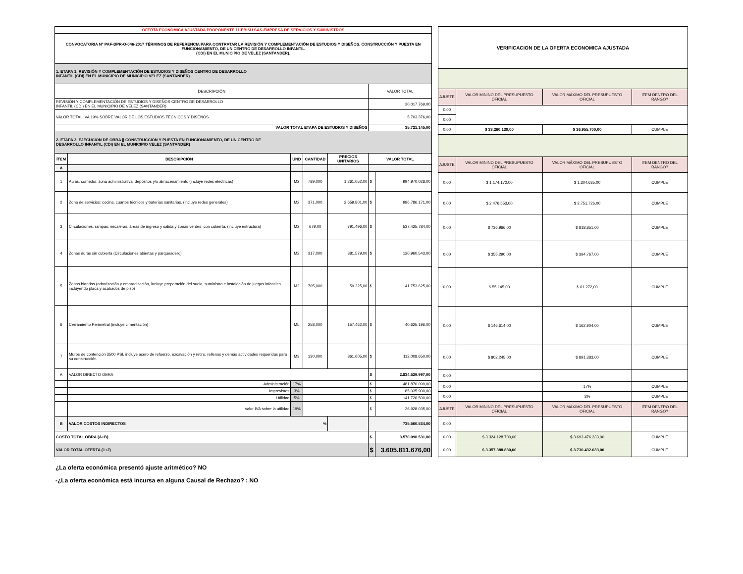| OFERTA ECONOMICA AJUSTADA PROPONENTE 11.EBISU SAS-EMPRESA DE SERVICIOS Y SUMINISTROS | | | | | | |
| CONVOCATORIA N° PAF-DPR-O-046-2017 TÉRMINOS DE REFERENCIA PARA CONTRATAR LA REVISIÓN Y COMPLEMENTACIÓN DE ESTUDIOS Y DISEÑOS, CONSTRUCCIÓN Y PUESTA EN FUNCIONAMIENTO, DE UN CENTRO DE DESARROLLO INFANTIL (CDI) EN EL MUNICIPIO DE VELEZ (SANTANDER). | | | | | | |
| 1. ETAPA 1. REVISIÓN Y COMPLEMENTACIÓN DE ESTUDIOS Y DISEÑOS CENTRO DE DESARROLLO INFANTIL (CDI) EN EL MUNICIPIO DE MUNICIPIO VELEZ (SANTANDER) | | | | | | |
| DESCRIPCIÓN | | | | | VALOR TOTAL | |
| REVISIÓN Y COMPLEMENTACIÓN DE ESTUDIOS Y DISEÑOS CENTRO DE DESARROLLO INFANTIL (CDI) EN EL MUNICIPIO DE VELEZ (SANTANDER) | | | | | 30.017.769,00 | |
| VALOR TOTAL IVA 19% SOBRE VALOR DE LOS ESTUDIOS TÉCNICOS Y DISEÑOS | | | | | 5.703.376,00 | |
| VALOR TOTAL ETAPA DE ESTUDIOS Y DISEÑOS | | | | | 35.721.145,00 | |
| 2. ETAPA 2. EJECUCIÓN DE OBRA // CONSTRUCCIÓN Y PUESTA EN FUNCIONAMIENTO, DE UN CENTRO DE DESARROLLO INFANTIL (CDI) EN EL MUNICIPIO VELEZ (SANTANDER) | | | | | | |
| ÍTEM | DESCRIPCIÓN | UND | CANTIDAD | PRECIOS UNITARIOS | VALOR TOTAL | |
| A | | | | | | |
| 1 | Aulas, comedor, zona administrativa, depósitos y/o almacenamiento (incluye redes eléctricas) | M2 | 789,000 | 1.261.052,00 | $ | 994.970.028,00 |
| 2 | Zona de servicios: cocina, cuartos técnicos y baterías sanitarias. (incluye redes generales) | M2 | 371,000 | 2.659.801,00 | $ | 986.786.171,00 |
| 3 | Circulaciones, rampas, escaleras, áreas de ingreso y salida y zonas verdes, con cubierta. (incluye estructura) | M2 | 679,00 | 791.496,00 | $ | 537.425.784,00 |
| 4 | Zonas duras sin cubierta (Circulaciones abiertas y parqueadero) | M2 | 317,000 | 381.579,00 | $ | 120.960.543,00 |
| 5 | Zonas blandas (arborización y empradización, incluye preparación del suelo, suministro e instalación de juegos infantiles incluyendo placa y acabados de piso) | M2 | 705,000 | 59.225,00 | $ | 41.753.625,00 |
| 6 | Cerramiento Perimetral (incluye cimentación) | ML | 258,000 | 157.462,00 | $ | 40.625.196,00 |
| 7 | Muros de contención 3500 PSI, incluye acero de refuerzo, excavación y retiro, rellenos y demás actividades requeridas para su construcción | M3 | 130,000 | 861.605,00 | $ | 112.008.650,00 |
| A | VALOR DIRECTO OBRA | | | | $ | 2.834.529.997,00 |
| | Administración | 17% | | | $ | 481.870.099,00 |
| | Imprevistos | 3% | | | $ | 85.035.900,00 |
| | Utilidad | 5% | | | $ | 141.726.500,00 |
| | Valor IVA sobre la utilidad | 19% | | | $ | 26.928.035,00 |
| B | VALOR COSTOS INDIRECTOS % | | | | 735.560.534,00 | |
| COSTO TOTAL OBRA (A+B) | | | | | $ | 3.570.090.531,00 |
| VALOR TOTAL OFERTA (1+2) | | | | | $ | 3.605.811.676,00 |
| VERIFICACION DE LA OFERTA ECONOMICA AJUSTADA | | | |
| AJUSTE | VALOR MININO DEL PRESUPUESTO OFICIAL | VALOR MÁXIMO DEL PRESUPUESTO OFICIAL | ITEM DENTRO DEL RANGO? |
| 0,00 | | | |
| 0,00 | | | |
| 0,00 | $ 33.260.130,00 | $ 36.955.700,00 | CUMPLE |
| AJUSTE | VALOR MININO DEL PRESUPUESTO OFICIAL | VALOR MÁXIMO DEL PRESUPUESTO OFICIAL | ITEM DENTRO DEL RANGO? |
| 0,00 | $ 1.174.172,00 | $ 1.304.635,00 | CUMPLE |
| 0,00 | $ 2.476.553,00 | $ 2.751.726,00 | CUMPLE |
| 0,00 | $ 736.966,00 | $ 818.851,00 | CUMPLE |
| 0,00 | $ 355.290,00 | $ 394.767,00 | CUMPLE |
| 0,00 | $ 55.145,00 | $ 61.272,00 | CUMPLE |
| 0,00 | $ 146.614,00 | $ 162.904,00 | CUMPLE |
| 0,00 | $ 802.245,00 | $ 891.383,00 | CUMPLE |
| 0,00 | | | |
| 0,00 | | 17% | CUMPLE |
| 0,00 | | 3% | CUMPLE |
| AJUSTE | VALOR MININO DEL PRESUPUESTO OFICIAL | VALOR MÁXIMO DEL PRESUPUESTO OFICIAL | ITEM DENTRO DEL RANGO? |
| 0,00 | | | |
| 0,00 | $ 3.324.128.700,00 | $ 3.693.476.333,00 | CUMPLE |
| 0,00 | $ 3.357.388.830,00 | $ 3.730.432.033,00 | CUMPLE |
¿La oferta económica presentó ajuste aritmético? NO
-¿La oferta económica está incursa en alguna Causal de Rechazo? : NO